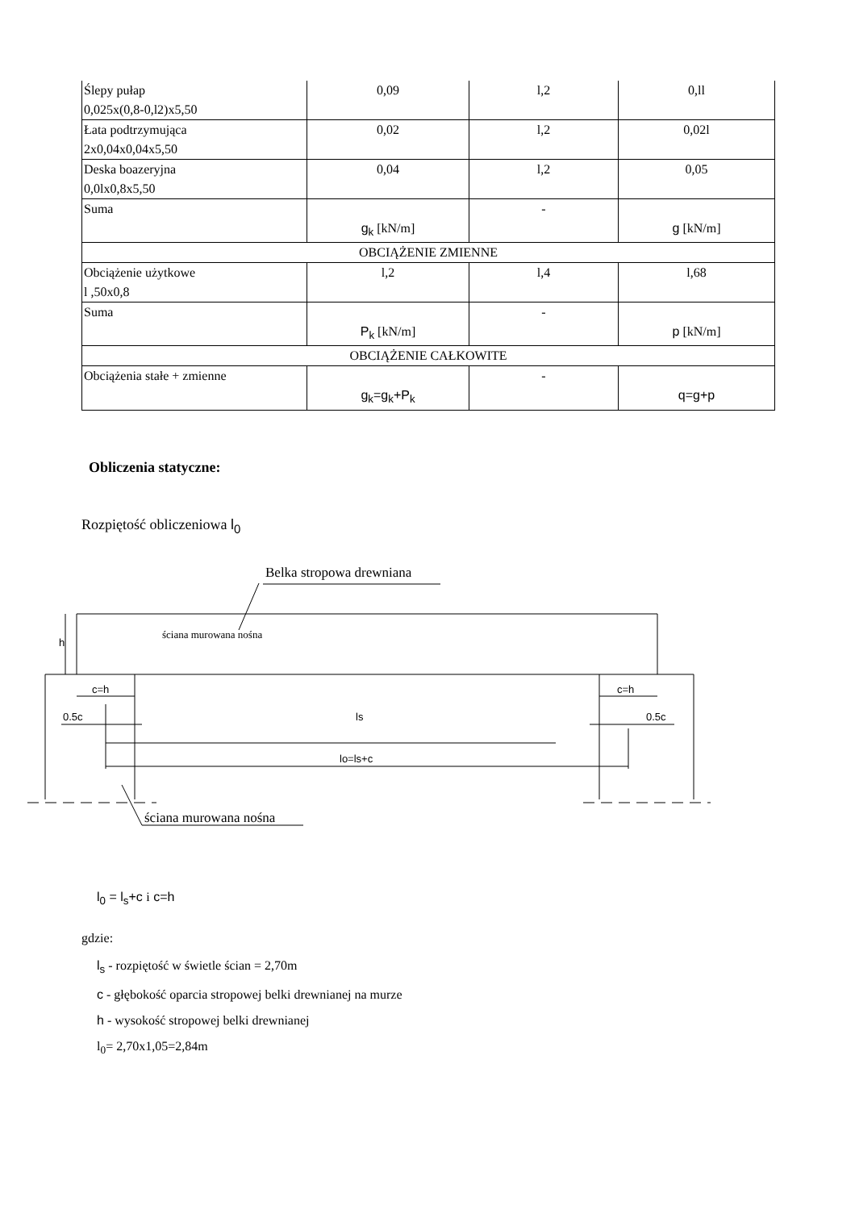| Ślepy pułap 0,025x(0,8-0,l2)x5,50 | 0,09 | l,2 | 0,ll |
| Łata podtrzymująca 2x0,04x0,04x5,50 | 0,02 | l,2 | 0,02l |
| Deska boazeryjna 0,0lx0,8x5,50 | 0,04 | l,2 | 0,05 |
| Suma | g<sub>k</sub> [kN/m] | - | g [kN/m] |
| OBCIĄŻENIE ZMIENNE | | | |
| Obciążenie użytkowe l ,50x0,8 | l,2 | l,4 | l,68 |
| Suma | P<sub>k</sub> [kN/m] | - | p [kN/m] |
| OBCIĄŻENIE CAŁKOWITE | | | |
| Obciążenia stałe + zmienne | g<sub>k</sub>=g<sub>k</sub>+P<sub>k</sub> | - | q=g+p |
Obliczenia statyczne:
Rozpiętość obliczeniowa l<sub>0</sub>
Belka stropowa drewniana
ściana murowana nośna
h
c=h
c=h
0.5c
0.5c
ls
lo=ls+c
ściana murowana nośna
l<sub>0</sub> = l<sub>s</sub>+c i c=h
gdzie:
l<sub>s</sub> - rozpiętość w świetle ścian = 2,70m
c - głębokość oparcia stropowej belki drewnianej na murze
h - wysokość stropowej belki drewnianej
l<sub>0</sub>= 2,70x1,05=2,84m